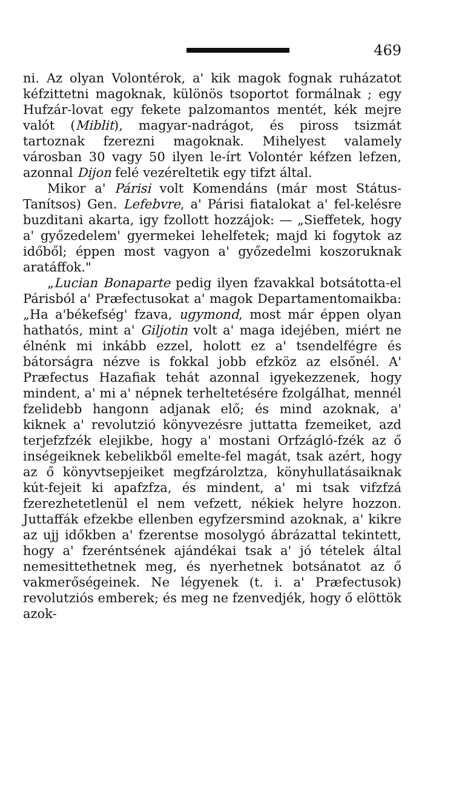469
ni. Az olyan Volontérok, a' kik magok fognak ruházatot kéfzittetni magoknak, különös tsoportot formálnak ; egy Hufzár-lovat egy fekete palzomantos mentét, kék mejre valót (Miblit), magyar-nadrágot, és piross tsizmát tartoznak fzerezni magoknak. Mihelyest valamely városban 30 vagy 50 ilyen le-írt Volontér kéfzen lefzen, azonnal Dijon felé vezéreltetik egy tifzt által.
Mikor a' Párisi volt Komendáns (már most Státus-Tanítsos) Gen. Lefebvre, a' Párisi fiatalokat a' fel-kelésre buzditani akarta, igy fzollott hozzájok: — „Sieffetek, hogy a' győzedelem' gyermekei lehelfetek; majd ki fogytok az időből; éppen most vagyon a' győzedelmi koszoruknak aratáffok."
„Lucian Bonaparte pedig ilyen fzavakkal botsátotta-el Párisból a' Præfectusokat a' magok Departamentomaikba: „Ha a'békefség' fzava, ugymond, most már éppen olyan hathatós, mint a' Giljotin volt a' maga idejében, miért ne élnénk mi inkább ezzel, holott ez a' tsendelfégre és bátorságra nézve is fokkal jobb efzköz az elsőnél. A' Præfectus Hazafiak tehát azonnal igyekezzenek, hogy mindent, a' mi a' népnek terheltetésére fzolgálhat, mennél fzelidebb hangonn adjanak elő; és mind azoknak, a' kiknek a' revolutzió könyvezésre juttatta fzemeiket, azd terjefzfzék elejikbe, hogy a' mostani Orfzágló-fzék az ő inségeiknek kebelikből emelte-fel magát, tsak azért, hogy az ő könyvtsepjeiket megfzárolztza, könyhullatásaiknak kút-fejeit ki apafzfza, és mindent, a' mi tsak vifzfzá fzerezhetetlenül el nem vefzett, nékiek helyre hozzon. Juttaffák efzekbe ellenben egyfzersmind azoknak, a' kikre az ujj időkben a' fzerentse mosolygó ábrázattal tekintett, hogy a' fzeréntsének ajándékai tsak a' jó tételek által nemesittethetnek meg, és nyerhetnek botsánatot az ő vakmerőségeinek. Ne légyenek (t. i. a' Præfectusok) revolutziós emberek; és meg ne fzenvedjék, hogy ő elöttök azok-